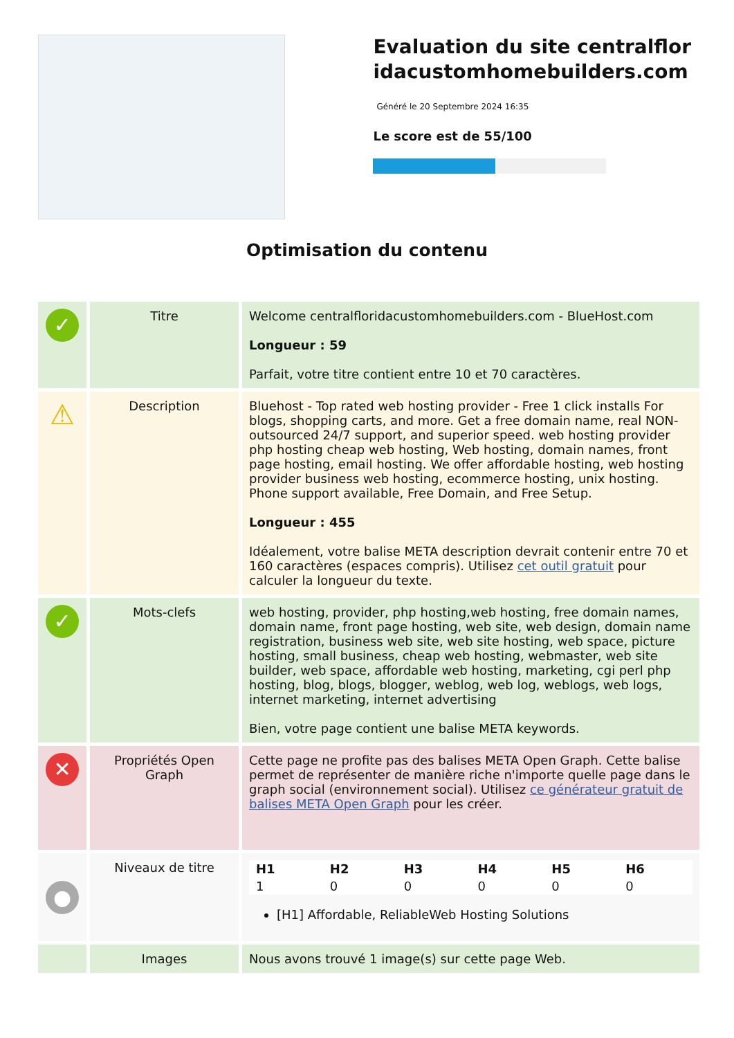Evaluation du site centralfloridacustomhomebuilders.com
Généré le 20 Septembre 2024 16:35
Le score est de 55/100
Optimisation du contenu
| ✓ | Titre | Welcome centralfloridacustomhomebuilders.com - BlueHost.com Longueur : 59 Parfait, votre titre contient entre 10 et 70 caractères. |
| ⚠ | Description | Bluehost - Top rated web hosting provider - Free 1 click installs For blogs, shopping carts, and more. Get a free domain name, real NON-outsourced 24/7 support, and superior speed. web hosting provider php hosting cheap web hosting, Web hosting, domain names, front page hosting, email hosting. We offer affordable hosting, web hosting provider business web hosting, ecommerce hosting, unix hosting. Phone support available, Free Domain, and Free Setup. Longueur : 455 Idéalement, votre balise META description devrait contenir entre 70 et 160 caractères (espaces compris). Utilisez cet outil gratuit pour calculer la longueur du texte. |
| ✓ | Mots-clefs | web hosting, provider, php hosting,web hosting, free domain names, domain name, front page hosting, web site, web design, domain name registration, business web site, web site hosting, web space, picture hosting, small business, cheap web hosting, webmaster, web site builder, web space, affordable web hosting, marketing, cgi perl php hosting, blog, blogs, blogger, weblog, web log, weblogs, web logs, internet marketing, internet advertising Bien, votre page contient une balise META keywords. |
| ✕ | Propriétés Open Graph | Cette page ne profite pas des balises META Open Graph. Cette balise permet de représenter de manière riche n'importe quelle page dans le graph social (environnement social). Utilisez ce générateur gratuit de balises META Open Graph pour les créer. |
| ● | Niveaux de titre | / H1 / H2 / H3 / H4 / H5 / H6 / / 1 / 0 / 0 / 0 / 0 / 0 / [H1] Affordable, ReliableWeb Hosting Solutions |
| | Images | Nous avons trouvé 1 image(s) sur cette page Web. |